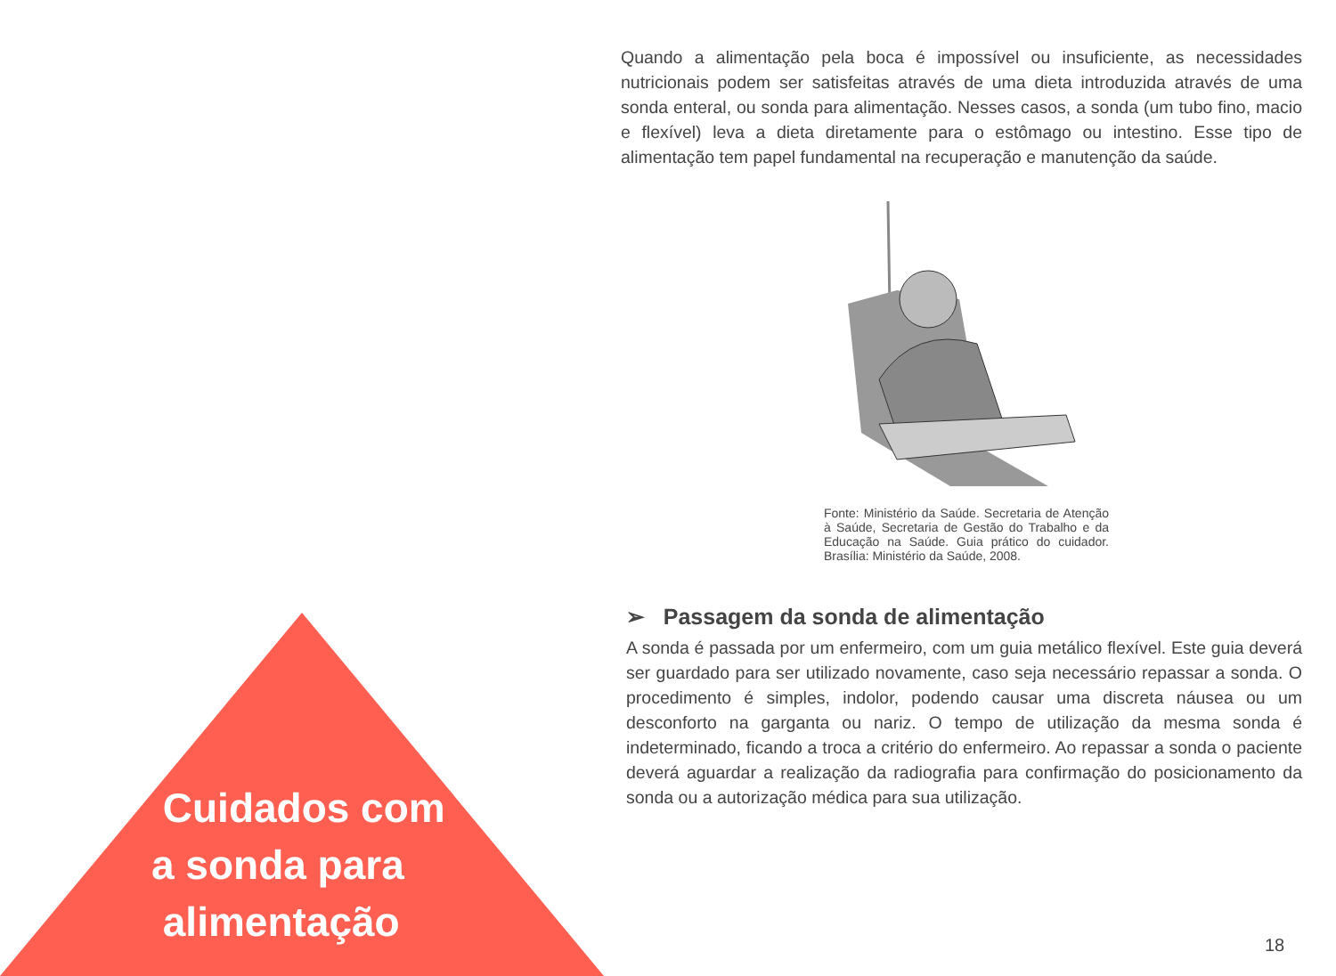Cuidados com
a sonda para
alimentação
Quando a alimentação pela boca é impossível ou insuficiente, as necessidades nutricionais podem ser satisfeitas através de uma dieta introduzida através de uma sonda enteral, ou sonda para alimentação. Nesses casos, a sonda (um tubo fino, macio e flexível) leva a dieta diretamente para o estômago ou intestino. Esse tipo de alimentação tem papel fundamental na recuperação e manutenção da saúde.
Fonte: Ministério da Saúde. Secretaria de Atenção à Saúde, Secretaria de Gestão do Trabalho e da Educação na Saúde. Guia prático do cuidador. Brasília: Ministério da Saúde, 2008.
➢ Passagem da sonda de alimentação
A sonda é passada por um enfermeiro, com um guia metálico flexível. Este guia deverá ser guardado para ser utilizado novamente, caso seja necessário repassar a sonda. O procedimento é simples, indolor, podendo causar uma discreta náusea ou um desconforto na garganta ou nariz. O tempo de utilização da mesma sonda é indeterminado, ficando a troca a critério do enfermeiro. Ao repassar a sonda o paciente deverá aguardar a realização da radiografia para confirmação do posicionamento da sonda ou a autorização médica para sua utilização.
18